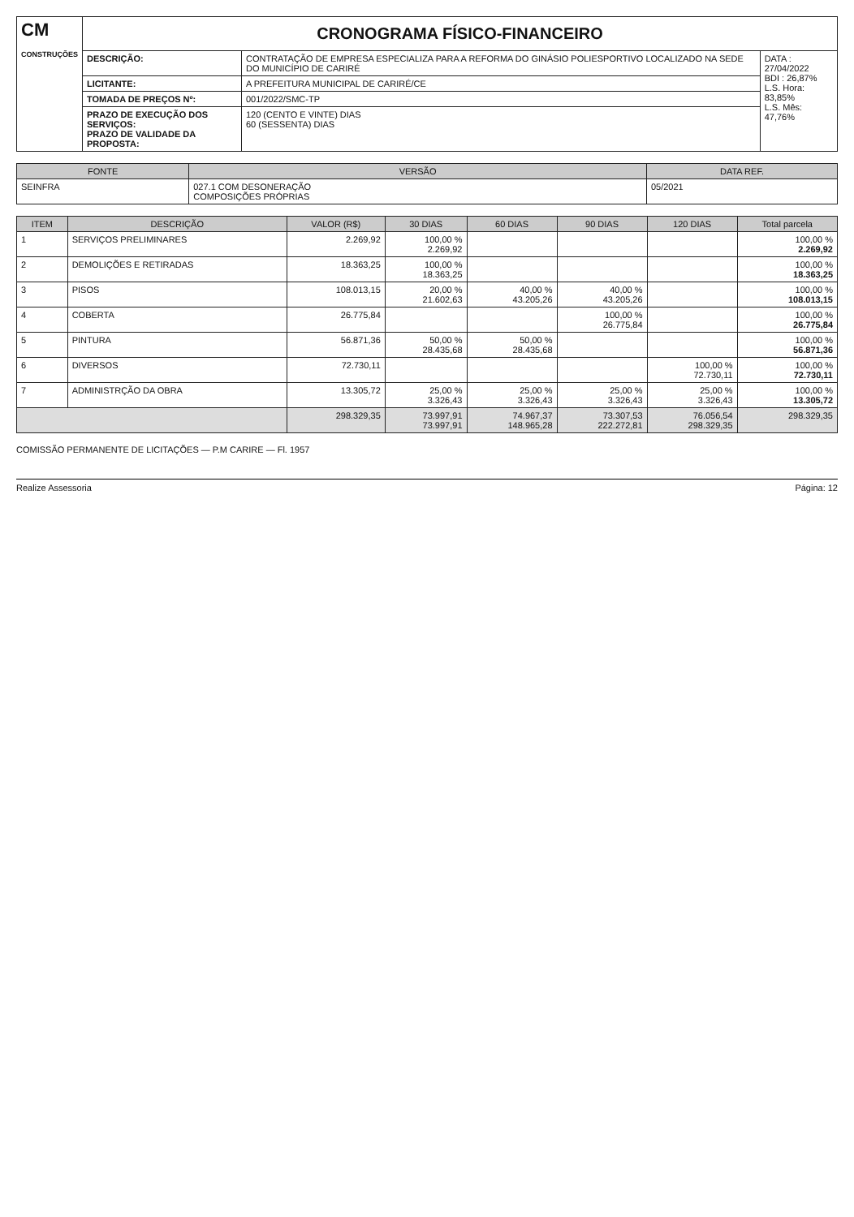| CM CONSTRUÇÕES | CRONOGRAMA FÍSICO-FINANCEIRO | | |
| | DESCRIÇÃO: | CONTRATAÇÃO DE EMPRESA ESPECIALIZA PARA A REFORMA DO GINÁSIO POLIESPORTIVO LOCALIZADO NA SEDE DO MUNICÍPIO DE CARIRÉ | DATA : 27/04/2022 BDI : 26,87% L.S. Hora: 83,85% L.S. Mês: 47,76% |
| | LICITANTE: | A PREFEITURA MUNICIPAL DE CARIRÉ/CE | |
| | TOMADA DE PREÇOS Nº: | 001/2022/SMC-TP | |
| | PRAZO DE EXECUÇÃO DOS SERVIÇOS: PRAZO DE VALIDADE DA PROPOSTA: | 120 (CENTO E VINTE) DIAS 60 (SESSENTA) DIAS | |
| FONTE | VERSÃO | DATA REF. |
| --- | --- | --- |
| SEINFRA | 027.1 COM DESONERAÇÃO COMPOSIÇÕES PRÓPRIAS | 05/2021 |
| ITEM | DESCRIÇÃO | VALOR (R$) | 30 DIAS | 60 DIAS | 90 DIAS | 120 DIAS | Total parcela |
| --- | --- | --- | --- | --- | --- | --- | --- |
| 1 | SERVIÇOS PRELIMINARES | 2.269,92 | 100,00 % 2.269,92 | | | | 100,00 % 2.269,92 |
| 2 | DEMOLIÇÕES E RETIRADAS | 18.363,25 | 100,00 % 18.363,25 | | | | 100,00 % 18.363,25 |
| 3 | PISOS | 108.013,15 | 20,00 % 21.602,63 | 40,00 % 43.205,26 | 40,00 % 43.205,26 | | 100,00 % 108.013,15 |
| 4 | COBERTA | 26.775,84 | | | 100,00 % 26.775,84 | | 100,00 % 26.775,84 |
| 5 | PINTURA | 56.871,36 | 50,00 % 28.435,68 | 50,00 % 28.435,68 | | | 100,00 % 56.871,36 |
| 6 | DIVERSOS | 72.730,11 | | | | 100,00 % 72.730,11 | 100,00 % 72.730,11 |
| 7 | ADMINISTRÇÃO DA OBRA | 13.305,72 | 25,00 % 3.326,43 | 25,00 % 3.326,43 | 25,00 % 3.326,43 | 25,00 % 3.326,43 | 100,00 % 13.305,72 |
| | | 298.329,35 | 73.997,91 73.997,91 | 74.967,37 148.965,28 | 73.307,53 222.272,81 | 76.056,54 298.329,35 | 298.329,35 |
COMISSÃO PERMANENTE DE LICITAÇÕES — P.M CARIRE — Fl. 1957
Realize Assessoria Página: 12